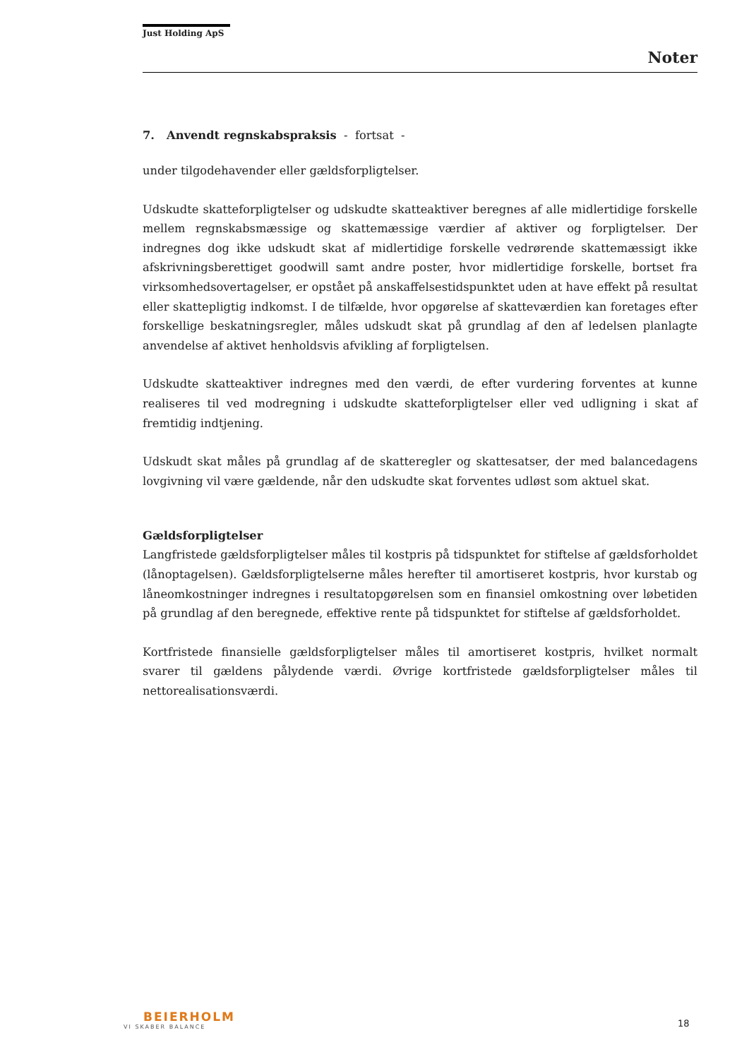Just Holding ApS
Noter
7. Anvendt regnskabspraksis - fortsat -
under tilgodehavender eller gældsforpligtelser.
Udskudte skatteforpligtelser og udskudte skatteaktiver beregnes af alle midlertidige forskelle mellem regnskabsmæssige og skattemæssige værdier af aktiver og forpligtelser. Der indregnes dog ikke udskudt skat af midlertidige forskelle vedrørende skattemæssigt ikke afskrivningsberettiget goodwill samt andre poster, hvor midlertidige forskelle, bortset fra virksomhedsovertagelser, er opstået på anskaffelsestidspunktet uden at have effekt på resultat eller skattepligtig indkomst. I de tilfælde, hvor opgørelse af skatteværdien kan foretages efter forskellige beskatningsregler, måles udskudt skat på grundlag af den af ledelsen planlagte anvendelse af aktivet henholdsvis afvikling af forpligtelsen.
Udskudte skatteaktiver indregnes med den værdi, de efter vurdering forventes at kunne realiseres til ved modregning i udskudte skatteforpligtelser eller ved udligning i skat af fremtidig indtjening.
Udskudt skat måles på grundlag af de skatteregler og skattesatser, der med balancedagens lovgivning vil være gældende, når den udskudte skat forventes udløst som aktuel skat.
Gældsforpligtelser
Langfristede gældsforpligtelser måles til kostpris på tidspunktet for stiftelse af gældsforholdet (lånoptagelsen). Gældsforpligtelserne måles herefter til amortiseret kostpris, hvor kurstab og låneomkostninger indregnes i resultatopgørelsen som en finansiel omkostning over løbetiden på grundlag af den beregnede, effektive rente på tidspunktet for stiftelse af gældsforholdet.
Kortfristede finansielle gældsforpligtelser måles til amortiseret kostpris, hvilket normalt svarer til gældens pålydende værdi. Øvrige kortfristede gældsforpligtelser måles til nettorealisationsværdi.
BEIERHOLM
VI SKABER BALANCE
18